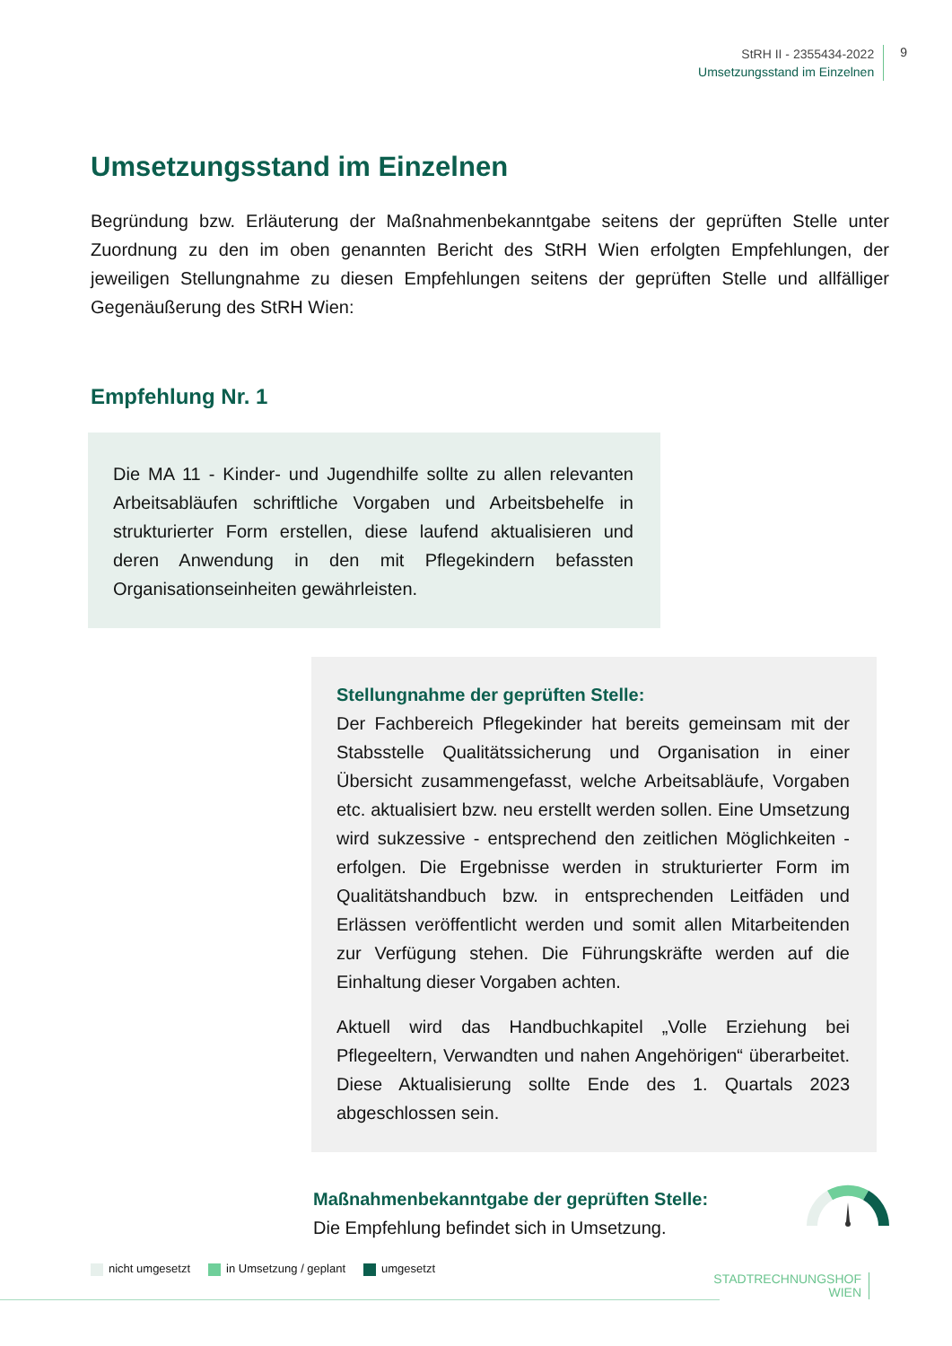StRH II - 2355434-2022
Umsetzungsstand im Einzelnen
9
Umsetzungsstand im Einzelnen
Begründung bzw. Erläuterung der Maßnahmenbekanntgabe seitens der geprüften Stelle unter Zuordnung zu den im oben genannten Bericht des StRH Wien erfolgten Empfehlungen, der jeweiligen Stellungnahme zu diesen Empfehlungen seitens der geprüften Stelle und allfälliger Gegenäußerung des StRH Wien:
Empfehlung Nr. 1
Die MA 11 - Kinder- und Jugendhilfe sollte zu allen relevanten Arbeitsabläufen schriftliche Vorgaben und Arbeitsbehelfe in strukturierter Form erstellen, diese laufend aktualisieren und deren Anwendung in den mit Pflegekindern befassten Organisationseinheiten gewährleisten.
Stellungnahme der geprüften Stelle:
Der Fachbereich Pflegekinder hat bereits gemeinsam mit der Stabsstelle Qualitätssicherung und Organisation in einer Übersicht zusammengefasst, welche Arbeitsabläufe, Vorgaben etc. aktualisiert bzw. neu erstellt werden sollen. Eine Umsetzung wird sukzessive - entsprechend den zeitlichen Möglichkeiten - erfolgen. Die Ergebnisse werden in strukturierter Form im Qualitätshandbuch bzw. in entsprechenden Leitfäden und Erlässen veröffentlicht werden und somit allen Mitarbeitenden zur Verfügung stehen. Die Führungskräfte werden auf die Einhaltung dieser Vorgaben achten.
Aktuell wird das Handbuchkapitel „Volle Erziehung bei Pflegeeltern, Verwandten und nahen Angehörigen“ überarbeitet. Diese Aktualisierung sollte Ende des 1. Quartals 2023 abgeschlossen sein.
Maßnahmenbekanntgabe der geprüften Stelle:
Die Empfehlung befindet sich in Umsetzung.
nicht umgesetzt in Umsetzung / geplant umgesetzt
STADTRECHNUNGSHOF
WIEN